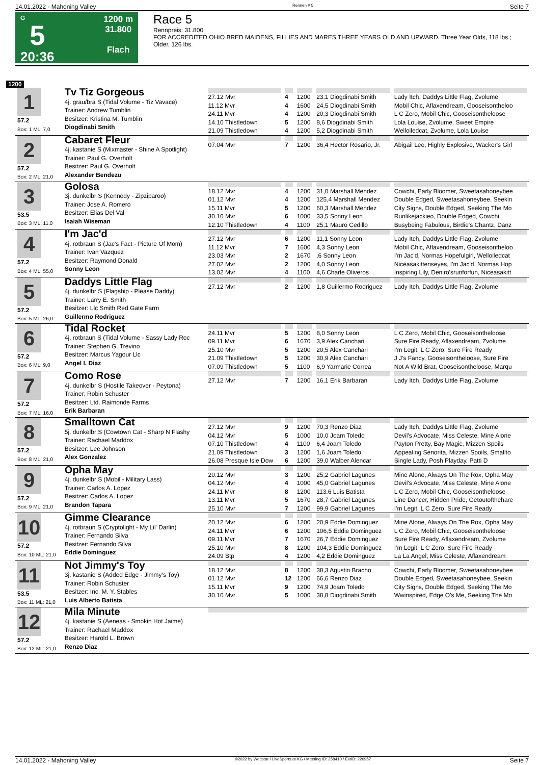14.01.2022 - Mahoning Valley Rennen # 5 Seite 7
G
5
20:36
1200 m
31.800
Flach
Race 5
Rennpreis: 31.800
FOR ACCREDITED OHIO BRED MAIDENS, FILLIES AND MARES THREE YEARS OLD AND UPWARD. Three Year Olds, 118 lbs.; Older, 126 lbs.
1200
| 1 57.2 Box: 1 ML: 7,0 | Tv Tiz Gorgeous 4j. grau/bra S (Tidal Volume - Tiz Vavace) Trainer: Andrew Tumblin Besitzer: Kristina M. Tumblin Diogdinabi Smith | 27.12 Mvr 11.12 Mvr 24.11 Mvr 14.10 Thistledown 21.09 Thistledown | 4 4 4 5 4 | 1200 1600 1200 1200 1200 | 23,1 Diogdinabi Smith 24,5 Diogdinabi Smith 20,3 Diogdinabi Smith 8,6 Diogdinabi Smith 5,2 Diogdinabi Smith | Lady Itch, Daddys Little Flag, Zvolume Mobil Chic, Aflaxendream, Gooseisontheloo L C Zero, Mobil Chic, Gooseisontheloose Lola Louise, Zvolume, Sweet Empire Welloiledcat, Zvolume, Lola Louise |
| 2 57.2 Box: 2 ML: 21,0 | Cabaret Fleur 4j. kastanie S (Mixmaster - Shine A Spotlight) Trainer: Paul G. Overholt Besitzer: Paul G. Overholt Alexander Bendezu | 07.04 Mvr | 7 | 1200 | 36,4 Hector Rosario, Jr. | Abigail Lee, Highly Explosive, Wacker's Girl |
| 3 53.5 Box: 3 ML: 11,0 | Golosa 3j. dunkelbr S (Kennedy - Zipziparoo) Trainer: Jose A. Romero Besitzer: Elias Del Val Isaiah Wiseman | 18.12 Mvr 01.12 Mvr 15.11 Mvr 30.10 Mvr 12.10 Thistledown | 4 4 5 6 4 | 1200 1200 1200 1000 1100 | 31,0 Marshall Mendez 125,4 Marshall Mendez 60,3 Marshall Mendez 33,5 Sonny Leon 25,1 Mauro Cedillo | Cowchi, Early Bloomer, Sweetasahoneybee Double Edged, Sweetasahoneybee, Seekin City Signs, Double Edged, Seeking The Mo Runlikejackieo, Double Edged, Cowchi Busybeing Fabulous, Birdie's Chantz, Danz |
| 4 57.2 Box: 4 ML: 55,0 | I'm Jac'd 4j. rotbraun S (Jac's Fact - Picture Of Mom) Trainer: Ivan Vazquez Besitzer: Raymond Donald Sonny Leon | 27.12 Mvr 11.12 Mvr 23.03 Mvr 27.02 Mvr 13.02 Mvr | 6 7 2 2 4 | 1200 1600 1670 1200 1100 | 11,1 Sonny Leon 4,3 Sonny Leon ,6 Sonny Leon 4,0 Sonny Leon 4,6 Charle Oliveros | Lady Itch, Daddys Little Flag, Zvolume Mobil Chic, Aflaxendream, Gooseisontheloo I'm Jac'd, Normas Hopefulgirl, Welloiledcat Niceasakittenseyes, I'm Jac'd, Normas Hop Inspiring Lily, Deniro'srunforfun, Niceasakitt |
| 5 57.2 Box: 5 ML: 26,0 | Daddys Little Flag 4j. dunkelbr S (Flagship - Please Daddy) Trainer: Larry E. Smith Besitzer: Llc Smith Red Gate Farm Guillermo Rodriguez | 27.12 Mvr | 2 | 1200 | 1,8 Guillermo Rodriguez | Lady Itch, Daddys Little Flag, Zvolume |
| 6 57.2 Box: 6 ML: 9,0 | Tidal Rocket 4j. rotbraun S (Tidal Volume - Sassy Lady Roc Trainer: Stephen G. Trevino Besitzer: Marcus Yagour Llc Angel I. Diaz | 24.11 Mvr 09.11 Mvr 25.10 Mvr 21.09 Thistledown 07.09 Thistledown | 5 6 5 5 5 | 1200 1670 1200 1200 1100 | 8,0 Sonny Leon 3,9 Alex Canchari 20,5 Alex Canchari 30,9 Alex Canchari 6,9 Yarmarie Correa | L C Zero, Mobil Chic, Gooseisontheloose Sure Fire Ready, Aflaxendream, Zvolume I'm Legit, L C Zero, Sure Fire Ready J J's Fancy, Gooseisontheloose, Sure Fire Not A Wild Brat, Gooseisontheloose, Marqu |
| 7 57.2 Box: 7 ML: 16,0 | Como Rose 4j. dunkelbr S (Hostile Takeover - Peytona) Trainer: Robin Schuster Besitzer: Ltd. Raimonde Farms Erik Barbaran | 27.12 Mvr | 7 | 1200 | 16,1 Erik Barbaran | Lady Itch, Daddys Little Flag, Zvolume |
| 8 57.2 Box: 8 ML: 21,0 | Smalltown Cat 5j. dunkelbr S (Cowtown Cat - Sharp N Flashy Trainer: Rachael Maddox Besitzer: Lee Johnson Alex Gonzalez | 27.12 Mvr 04.12 Mvr 07.10 Thistledown 21.09 Thistledown 26.08 Presque Isle Dow | 9 5 4 3 6 | 1200 1000 1100 1200 1200 | 70,3 Renzo Diaz 10,0 Joam Toledo 6,4 Joam Toledo 1,6 Joam Toledo 39,0 Walber Alencar | Lady Itch, Daddys Little Flag, Zvolume Devil's Advocate, Miss Celeste, Mine Alone Payton Pretty, Bay Magic, Mizzen Spoils Appealing Senorita, Mizzen Spoils, Smallto Single Lady, Posh Playday, Patti D |
| 9 57.2 Box: 9 ML: 21,0 | Opha May 4j. dunkelbr S (Mobil - Military Lass) Trainer: Carlos A. Lopez Besitzer: Carlos A. Lopez Brandon Tapara | 20.12 Mvr 04.12 Mvr 24.11 Mvr 13.11 Mvr 25.10 Mvr | 3 4 8 5 7 | 1200 1000 1200 1670 1200 | 25,2 Gabriel Lagunes 45,0 Gabriel Lagunes 113,6 Luis Batista 28,7 Gabriel Lagunes 99,9 Gabriel Lagunes | Mine Alone, Always On The Rox, Opha May Devil's Advocate, Miss Celeste, Mine Alone L C Zero, Mobil Chic, Gooseisontheloose Line Dancer, Hidden Pride, Getoutofthehare I'm Legit, L C Zero, Sure Fire Ready |
| 10 57.2 Box: 10 ML: 21,0 | Gimme Clearance 4j. rotbraun S (Cryptolight - My Lil' Darlin) Trainer: Fernando Silva Besitzer: Fernando Silva Eddie Dominguez | 20.12 Mvr 24.11 Mvr 09.11 Mvr 25.10 Mvr 24.09 Btp | 6 6 7 8 4 | 1200 1200 1670 1200 1200 | 20,9 Eddie Dominguez 106,5 Eddie Dominguez 26,7 Eddie Dominguez 104,3 Eddie Dominguez 4,2 Eddie Dominguez | Mine Alone, Always On The Rox, Opha May L C Zero, Mobil Chic, Gooseisontheloose Sure Fire Ready, Aflaxendream, Zvolume I'm Legit, L C Zero, Sure Fire Ready La La Angel, Miss Celeste, Aflaxendream |
| 11 53.5 Box: 11 ML: 21,0 | Not Jimmy's Toy 3j. kastanie S (Added Edge - Jimmy's Toy) Trainer: Robin Schuster Besitzer: Inc. M. Y. Stables Luis Alberto Batista | 18.12 Mvr 01.12 Mvr 15.11 Mvr 30.10 Mvr | 8 12 9 5 | 1200 1200 1200 1000 | 38,3 Agustin Bracho 66,6 Renzo Diaz 74,9 Joam Toledo 38,8 Diogdinabi Smith | Cowchi, Early Bloomer, Sweetasahoneybee Double Edged, Sweetasahoneybee, Seekin City Signs, Double Edged, Seeking The Mo Wwinspired, Edge O's Me, Seeking The Mo |
| 12 57.2 Box: 12 ML: 21,0 | Mila Minute 4j. kastanie S (Aeneas - Smokin Hot Jaime) Trainer: Rachael Maddox Besitzer: Harold L. Brown Renzo Diaz | | | | | |
14.01.2022 - Mahoning Valley ©2022 by Wettstar / LiveSports.at KG / Meeting ID: 258410 / ExtID: 220957 Seite 7